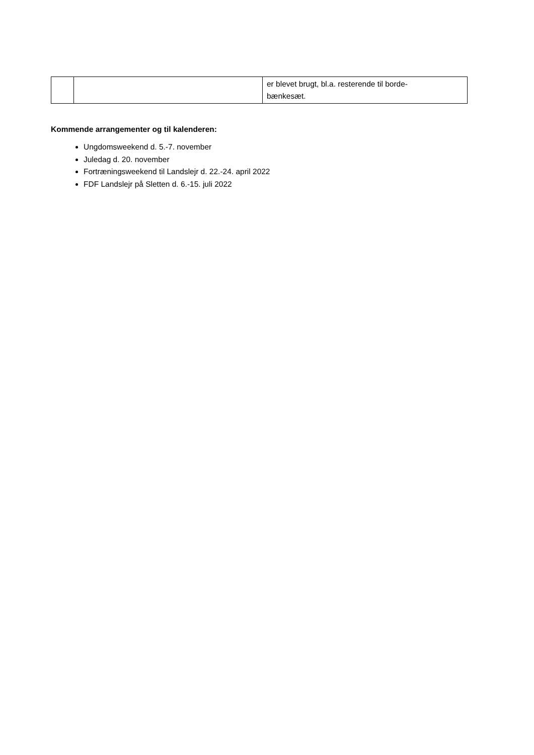| | | er blevet brugt, bl.a. resterende til borde- bænkesæt. |
Kommende arrangementer og til kalenderen:
Ungdomsweekend d. 5.-7. november
Juledag d. 20. november
Fortræningsweekend til Landslejr d. 22.-24. april 2022
FDF Landslejr på Sletten d. 6.-15. juli 2022